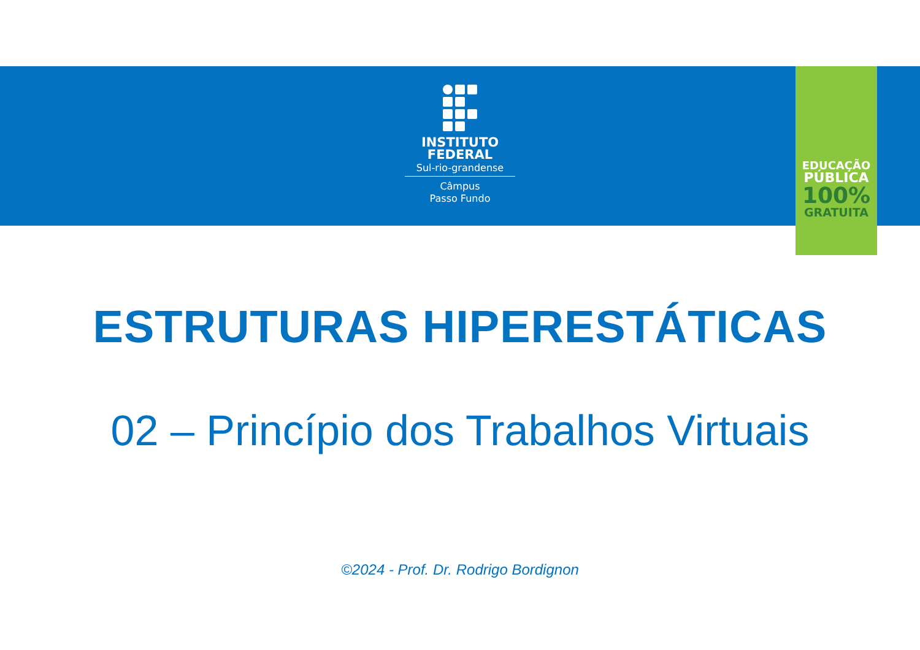INSTITUTO
FEDERAL
Sul-rio-grandense
Câmpus
Passo Fundo
EDUCAÇÃO
PÚBLICA
100%
GRATUITA
ESTRUTURAS HIPERESTÁTICAS
02 – Princípio dos Trabalhos Virtuais
©2024 - Prof. Dr. Rodrigo Bordignon